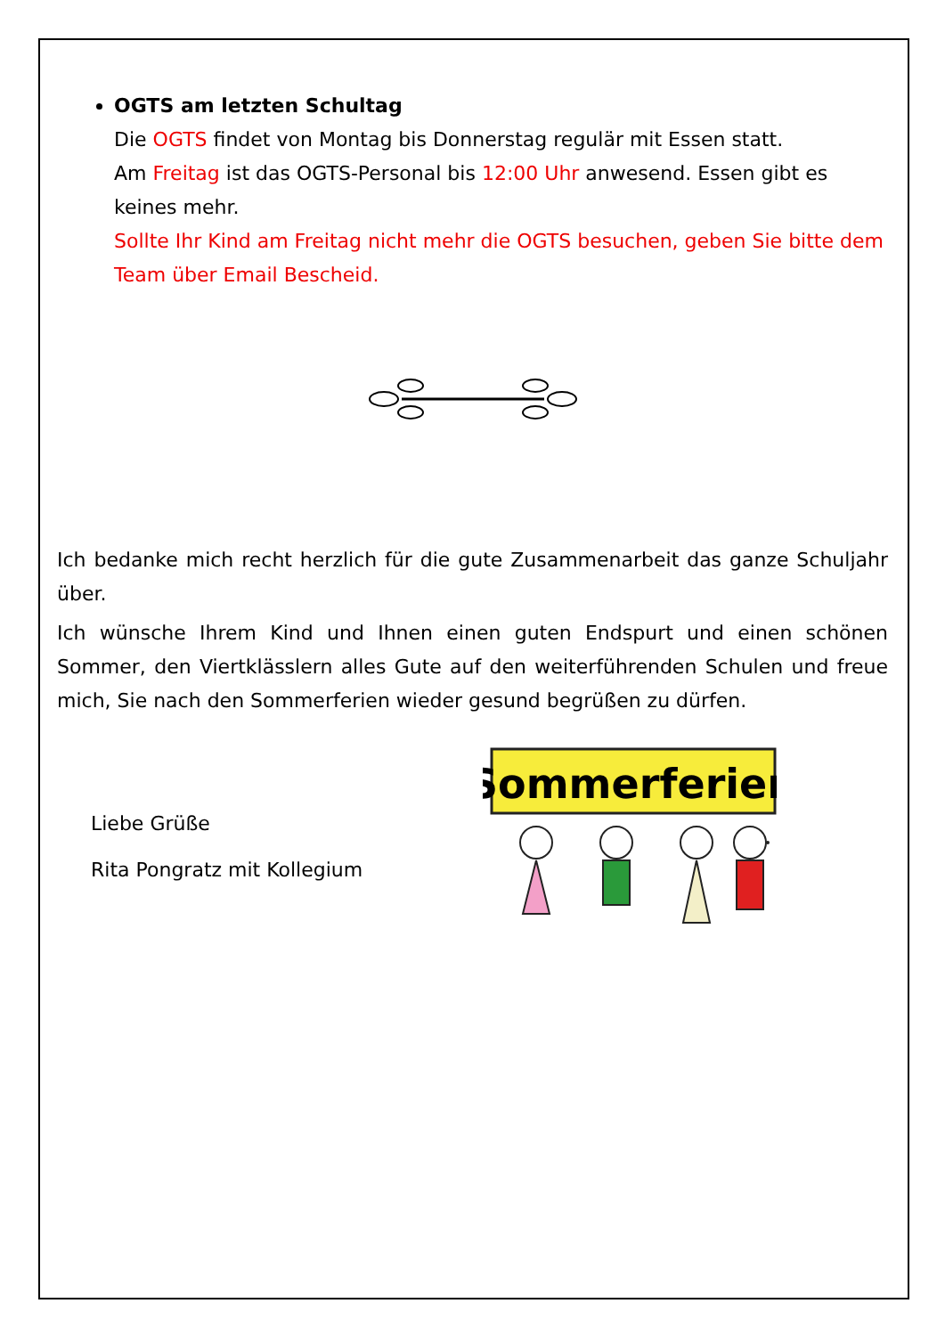OGTS am letzten Schultag
Die OGTS findet von Montag bis Donnerstag regulär mit Essen statt.
Am Freitag ist das OGTS-Personal bis 12:00 Uhr anwesend. Essen gibt es keines mehr.
Sollte Ihr Kind am Freitag nicht mehr die OGTS besuchen, geben Sie bitte dem Team über Email Bescheid.
Ich bedanke mich recht herzlich für die gute Zusammenarbeit das ganze Schuljahr über.
Ich wünsche Ihrem Kind und Ihnen einen guten Endspurt und einen schönen Sommer, den Viertklässlern alles Gute auf den weiterführenden Schulen und freue mich, Sie nach den Sommerferien wieder gesund begrüßen zu dürfen.
Liebe Grüße
Rita Pongratz mit Kollegium
Sommerferien